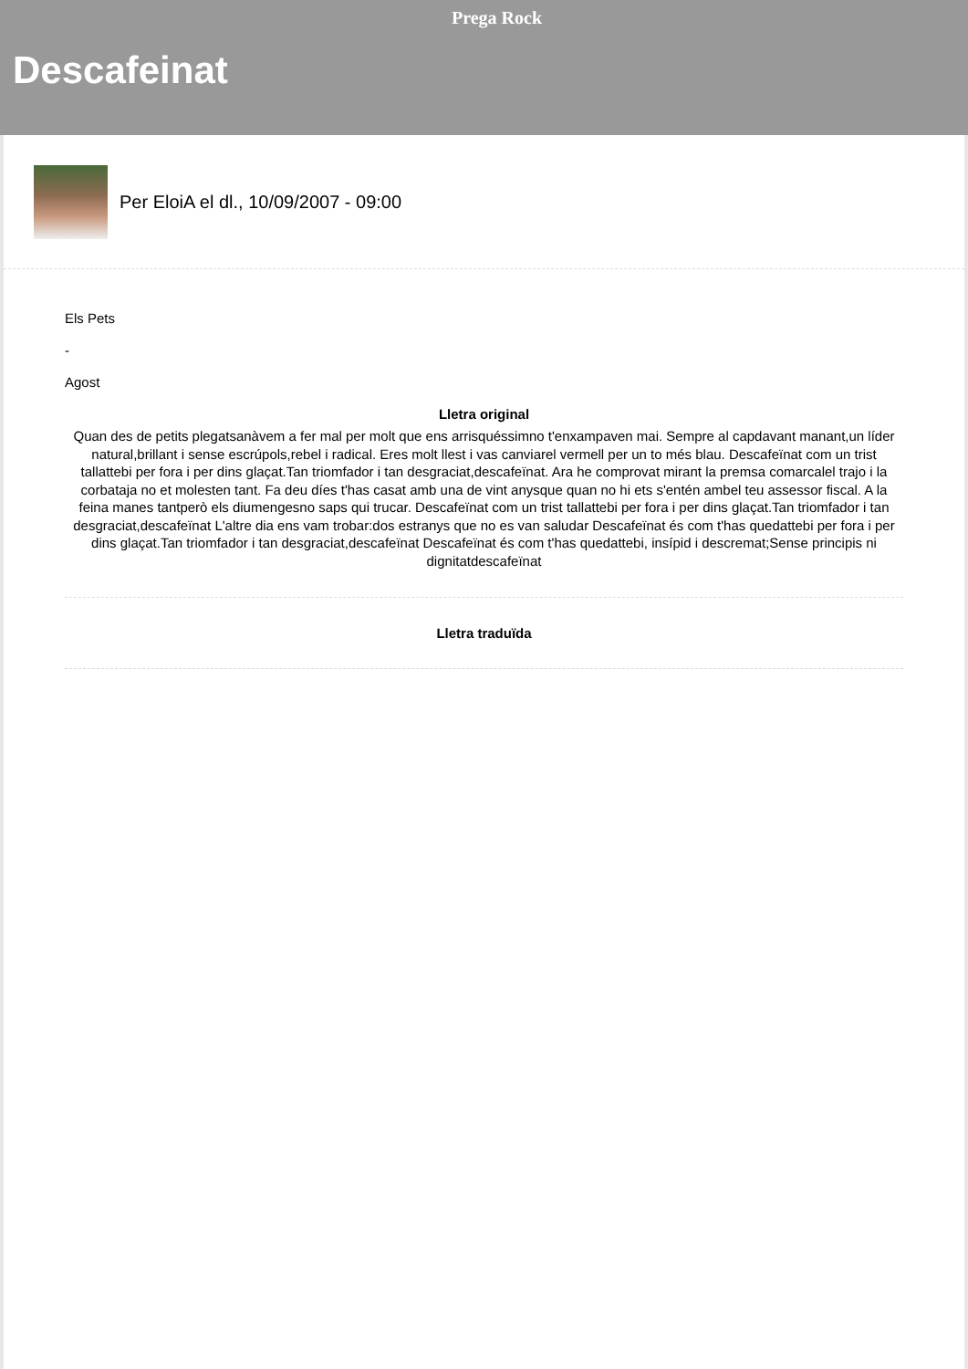Prega Rock
Descafeinat
Per EloiA el dl., 10/09/2007 - 09:00
Els Pets
-
Agost
Lletra original
Quan des de petits plegatsanàvem a fer mal per molt que ens arrisquéssimno t'enxampaven mai. Sempre al capdavant manant,un líder natural,brillant i sense escrúpols,rebel i radical. Eres molt llest i vas canviarel vermell per un to més blau. Descafeïnat com un trist tallattebi per fora i per dins glaçat.Tan triomfador i tan desgraciat,descafeïnat. Ara he comprovat mirant la premsa comarcalel trajo i la corbataja no et molesten tant. Fa deu díes t'has casat amb una de vint anysque quan no hi ets s'entén ambel teu assessor fiscal. A la feina manes tantperò els diumengesno saps qui trucar. Descafeïnat com un trist tallattebi per fora i per dins glaçat.Tan triomfador i tan desgraciat,descafeïnat L'altre dia ens vam trobar:dos estranys que no es van saludar Descafeïnat és com t'has quedattebi per fora i per dins glaçat.Tan triomfador i tan desgraciat,descafeïnat Descafeïnat és com t'has quedattebi, insípid i descremat;Sense principis ni dignitatdescafeïnat
Lletra traduïda